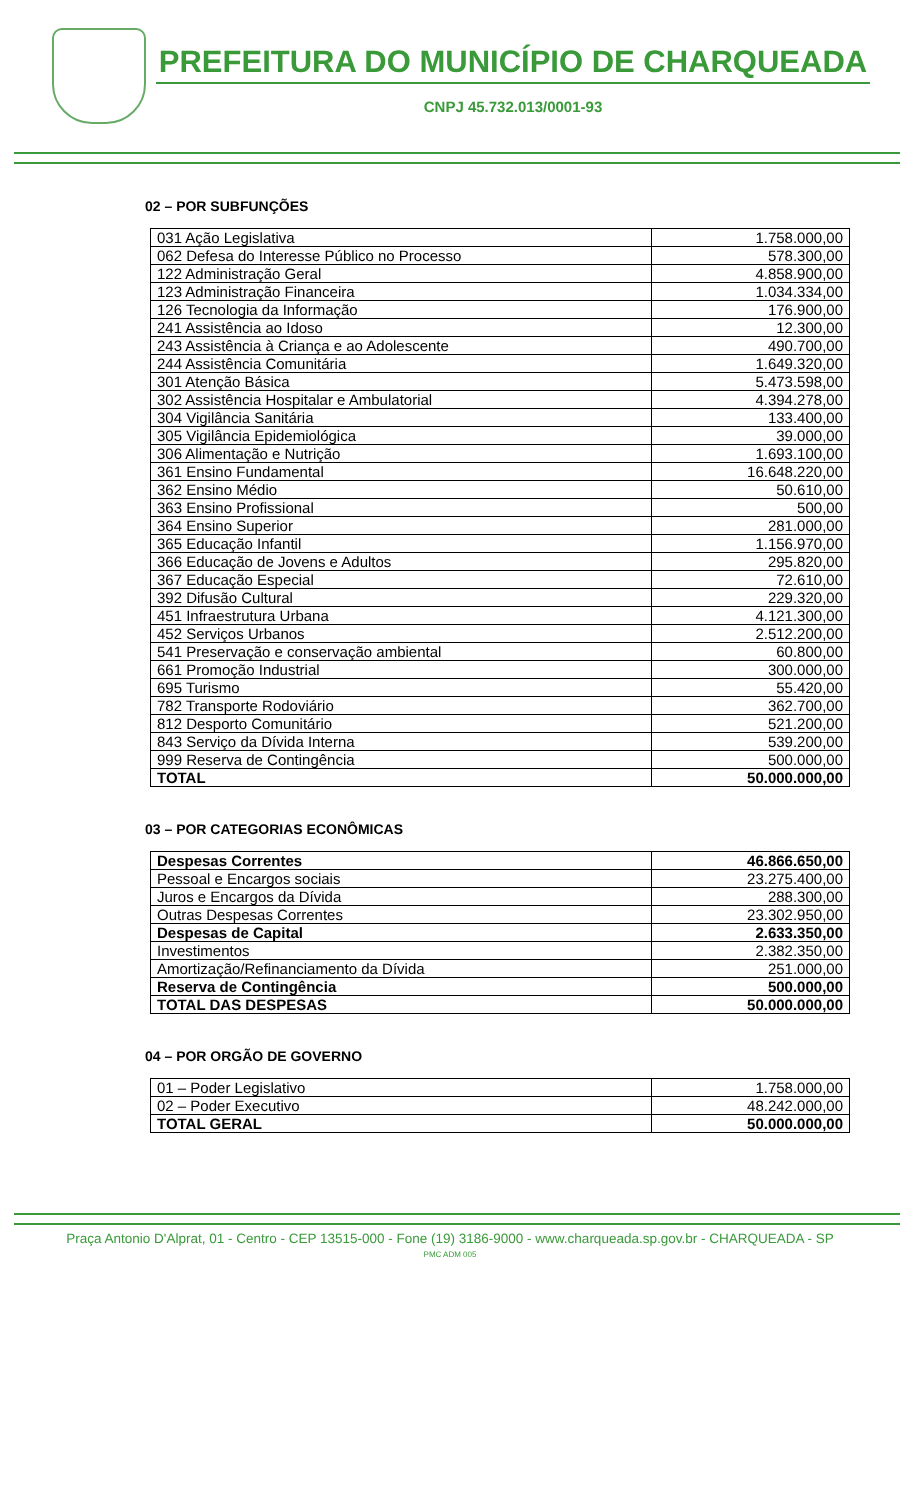PREFEITURA DO MUNICÍPIO DE CHARQUEADA
CNPJ 45.732.013/0001-93
02 – POR SUBFUNÇÕES
| 031 Ação Legislativa | 1.758.000,00 |
| 062 Defesa do Interesse Público no Processo | 578.300,00 |
| 122 Administração Geral | 4.858.900,00 |
| 123 Administração Financeira | 1.034.334,00 |
| 126 Tecnologia da Informação | 176.900,00 |
| 241 Assistência ao Idoso | 12.300,00 |
| 243 Assistência à Criança e ao Adolescente | 490.700,00 |
| 244 Assistência Comunitária | 1.649.320,00 |
| 301 Atenção Básica | 5.473.598,00 |
| 302 Assistência Hospitalar e Ambulatorial | 4.394.278,00 |
| 304 Vigilância Sanitária | 133.400,00 |
| 305 Vigilância Epidemiológica | 39.000,00 |
| 306 Alimentação e Nutrição | 1.693.100,00 |
| 361 Ensino Fundamental | 16.648.220,00 |
| 362 Ensino Médio | 50.610,00 |
| 363 Ensino Profissional | 500,00 |
| 364 Ensino Superior | 281.000,00 |
| 365 Educação Infantil | 1.156.970,00 |
| 366 Educação de Jovens e Adultos | 295.820,00 |
| 367 Educação Especial | 72.610,00 |
| 392 Difusão Cultural | 229.320,00 |
| 451 Infraestrutura Urbana | 4.121.300,00 |
| 452 Serviços Urbanos | 2.512.200,00 |
| 541 Preservação e conservação ambiental | 60.800,00 |
| 661 Promoção Industrial | 300.000,00 |
| 695 Turismo | 55.420,00 |
| 782 Transporte Rodoviário | 362.700,00 |
| 812 Desporto Comunitário | 521.200,00 |
| 843 Serviço da Dívida Interna | 539.200,00 |
| 999 Reserva de Contingência | 500.000,00 |
| TOTAL | 50.000.000,00 |
03 – POR CATEGORIAS ECONÔMICAS
| Despesas Correntes | 46.866.650,00 |
| Pessoal e Encargos sociais | 23.275.400,00 |
| Juros e Encargos da Dívida | 288.300,00 |
| Outras Despesas Correntes | 23.302.950,00 |
| Despesas de Capital | 2.633.350,00 |
| Investimentos | 2.382.350,00 |
| Amortização/Refinanciamento da Dívida | 251.000,00 |
| Reserva de Contingência | 500.000,00 |
| TOTAL DAS DESPESAS | 50.000.000,00 |
04 – POR ORGÃO DE GOVERNO
| 01 – Poder Legislativo | 1.758.000,00 |
| 02 – Poder Executivo | 48.242.000,00 |
| TOTAL GERAL | 50.000.000,00 |
Praça Antonio D'Alprat, 01 - Centro - CEP 13515-000 - Fone (19) 3186-9000 - www.charqueada.sp.gov.br - CHARQUEADA - SP
PMC ADM 005